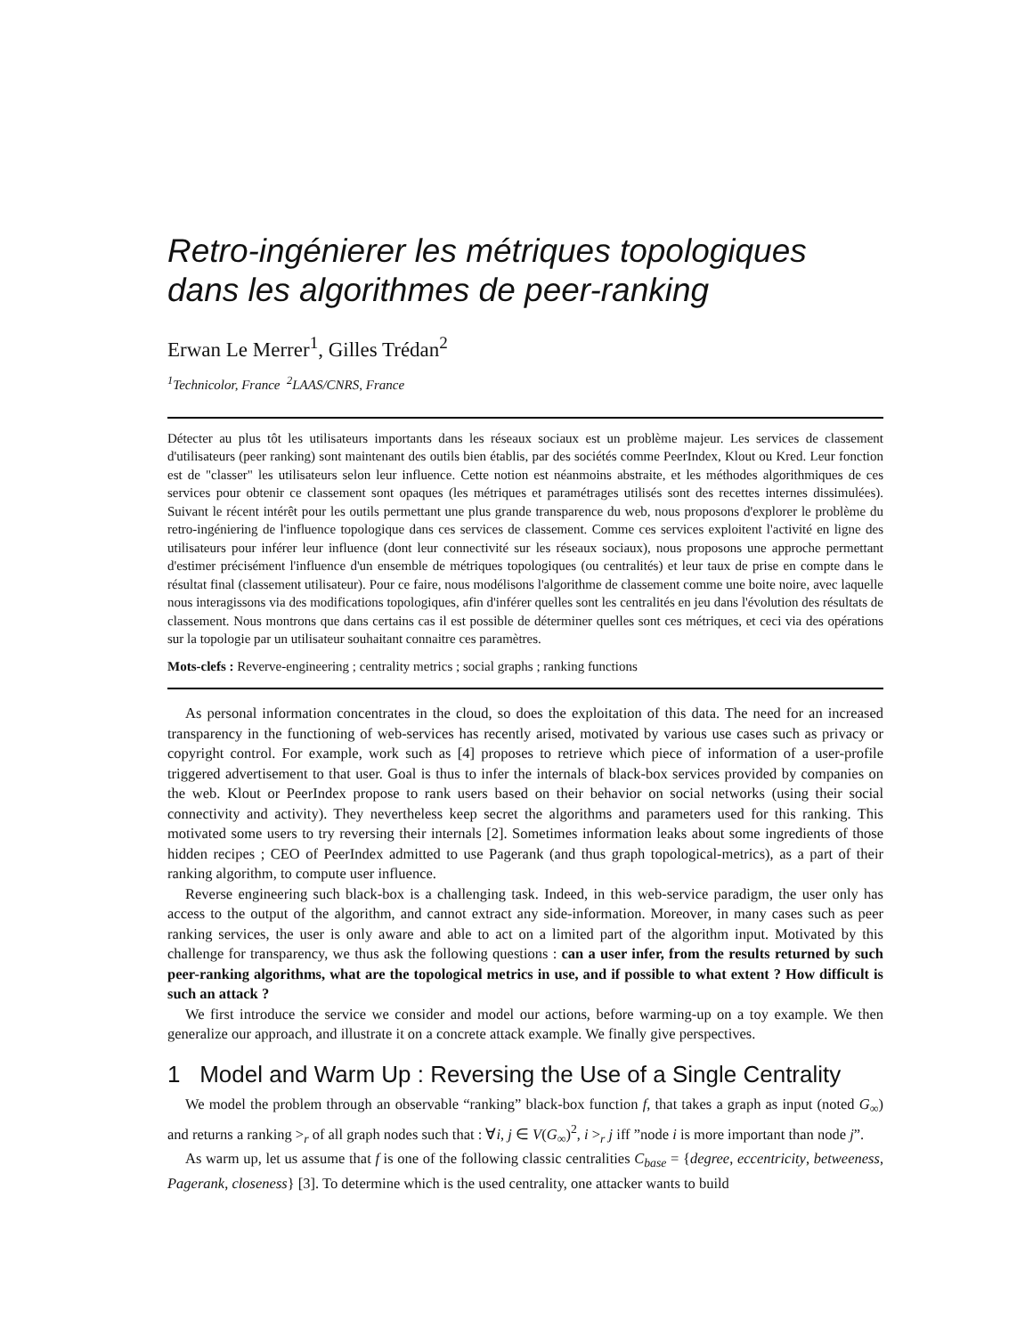Retro-ingénierer les métriques topologiques dans les algorithmes de peer-ranking
Erwan Le Merrer<sup>1</sup>, Gilles Trédan<sup>2</sup>
<sup>1</sup> Technicolor, France <sup>2</sup>LAAS/CNRS, France
Détecter au plus tôt les utilisateurs importants dans les réseaux sociaux est un problème majeur. Les services de classement d'utilisateurs (peer ranking) sont maintenant des outils bien établis, par des sociétés comme PeerIndex, Klout ou Kred. Leur fonction est de "classer" les utilisateurs selon leur influence. Cette notion est néanmoins abstraite, et les méthodes algorithmiques de ces services pour obtenir ce classement sont opaques (les métriques et paramétrages utilisés sont des recettes internes dissimulées). Suivant le récent intérêt pour les outils permettant une plus grande transparence du web, nous proposons d'explorer le problème du retro-ingéniering de l'influence topologique dans ces services de classement. Comme ces services exploitent l'activité en ligne des utilisateurs pour inférer leur influence (dont leur connectivité sur les réseaux sociaux), nous proposons une approche permettant d'estimer précisément l'influence d'un ensemble de métriques topologiques (ou centralités) et leur taux de prise en compte dans le résultat final (classement utilisateur). Pour ce faire, nous modélisons l'algorithme de classement comme une boite noire, avec laquelle nous interagissons via des modifications topologiques, afin d'inférer quelles sont les centralités en jeu dans l'évolution des résultats de classement. Nous montrons que dans certains cas il est possible de déterminer quelles sont ces métriques, et ceci via des opérations sur la topologie par un utilisateur souhaitant connaitre ces paramètres.
Mots-clefs : Reverve-engineering ; centrality metrics ; social graphs ; ranking functions
As personal information concentrates in the cloud, so does the exploitation of this data. The need for an increased transparency in the functioning of web-services has recently arised, motivated by various use cases such as privacy or copyright control. For example, work such as [4] proposes to retrieve which piece of information of a user-profile triggered advertisement to that user. Goal is thus to infer the internals of black-box services provided by companies on the web. Klout or PeerIndex propose to rank users based on their behavior on social networks (using their social connectivity and activity). They nevertheless keep secret the algorithms and parameters used for this ranking. This motivated some users to try reversing their internals [2]. Sometimes information leaks about some ingredients of those hidden recipes ; CEO of PeerIndex admitted to use Pagerank (and thus graph topological-metrics), as a part of their ranking algorithm, to compute user influence.
Reverse engineering such black-box is a challenging task. Indeed, in this web-service paradigm, the user only has access to the output of the algorithm, and cannot extract any side-information. Moreover, in many cases such as peer ranking services, the user is only aware and able to act on a limited part of the algorithm input. Motivated by this challenge for transparency, we thus ask the following questions : can a user infer, from the results returned by such peer-ranking algorithms, what are the topological metrics in use, and if possible to what extent ? How difficult is such an attack ?
We first introduce the service we consider and model our actions, before warming-up on a toy example. We then generalize our approach, and illustrate it on a concrete attack example. We finally give perspectives.
1 Model and Warm Up : Reversing the Use of a Single Centrality
We model the problem through an observable “ranking” black-box function f, that takes a graph as input (noted G<sub>∞</sub>) and returns a ranking ><sub>r</sub> of all graph nodes such that : ∀i, j ∈ V(G<sub>∞</sub>)<sup>2</sup>, i ><sub>r</sub> j iff ”node i is more important than node j”.
As warm up, let us assume that f is one of the following classic centralities C<sub>base</sub> = {degree, eccentricity, betweeness, Pagerank, closeness} [3]. To determine which is the used centrality, one attacker wants to build